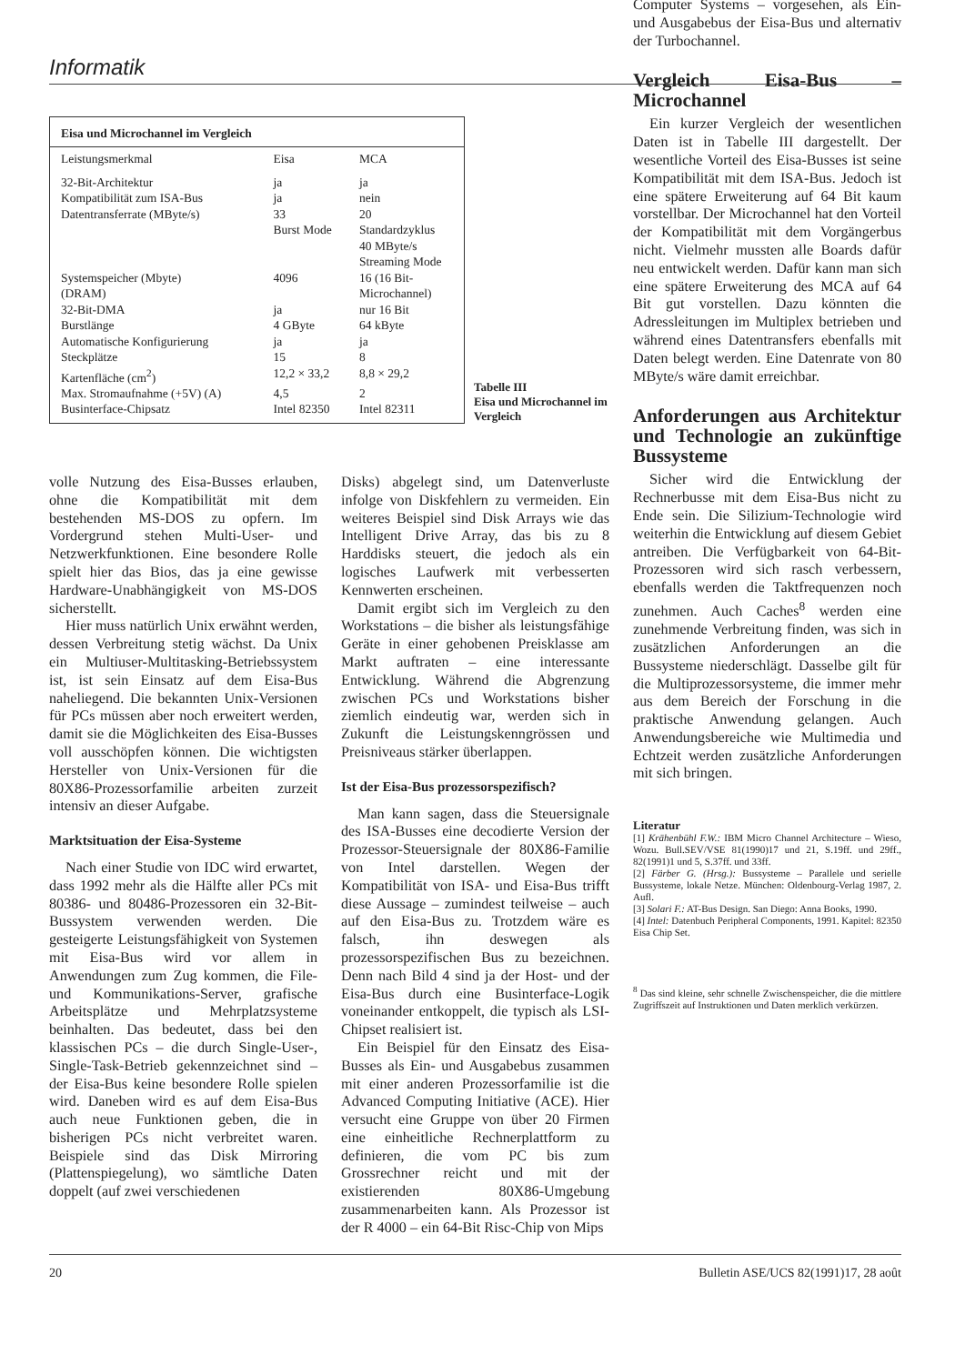Informatik
| Eisa und Microchannel im Vergleich | | |
| --- | --- | --- |
| Leistungsmerkmal | Eisa | MCA |
| 32-Bit-Architektur | ja | ja |
| Kompatibilität zum ISA-Bus | ja | nein |
| Datentransferrate (MByte/s) | 33 Burst Mode | 20 Standardzyklus 40 MByte/s Streaming Mode |
| Systemspeicher (Mbyte) (DRAM) | 4096 | 16 (16 Bit- Microchannel) |
| 32-Bit-DMA | ja | nur 16 Bit |
| Burstlänge | 4 GByte | 64 kByte |
| Automatische Konfigurierung | ja | ja |
| Steckplätze | 15 | 8 |
| Kartenfläche (cm<sup>2</sup>) | 12,2 × 33,2 | 8,8 × 29,2 |
| Max. Stromaufnahme (+5V) (A) | 4,5 | 2 |
| Businterface-Chipsatz | Intel 82350 | Intel 82311 |
Tabelle III
Eisa und Microchannel im Vergleich
volle Nutzung des Eisa-Busses erlauben, ohne die Kompatibilität mit dem bestehenden MS-DOS zu opfern. Im Vordergrund stehen Multi-User- und Netzwerkfunktionen. Eine besondere Rolle spielt hier das Bios, das ja eine gewisse Hardware-Unabhängigkeit von MS-DOS sicherstellt.
Hier muss natürlich Unix erwähnt werden, dessen Verbreitung stetig wächst. Da Unix ein Multiuser-Multitasking-Betriebssystem ist, ist sein Einsatz auf dem Eisa-Bus naheliegend. Die bekannten Unix-Versionen für PCs müssen aber noch erweitert werden, damit sie die Möglichkeiten des Eisa-Busses voll ausschöpfen können. Die wichtigsten Hersteller von Unix-Versionen für die 80X86-Prozessorfamilie arbeiten zurzeit intensiv an dieser Aufgabe.
Marktsituation der Eisa-Systeme
Nach einer Studie von IDC wird erwartet, dass 1992 mehr als die Hälfte aller PCs mit 80386- und 80486-Prozessoren ein 32-Bit-Bussystem verwenden werden. Die gesteigerte Leistungsfähigkeit von Systemen mit Eisa-Bus wird vor allem in Anwendungen zum Zug kommen, die File- und Kommunikations-Server, grafische Arbeitsplätze und Mehrplatzsysteme beinhalten. Das bedeutet, dass bei den klassischen PCs – die durch Single-User-, Single-Task-Betrieb gekennzeichnet sind – der Eisa-Bus keine besondere Rolle spielen wird. Daneben wird es auf dem Eisa-Bus auch neue Funktionen geben, die in bisherigen PCs nicht verbreitet waren. Beispiele sind das Disk Mirroring (Plattenspiegelung), wo sämtliche Daten doppelt (auf zwei verschiedenen
Disks) abgelegt sind, um Datenverluste infolge von Diskfehlern zu vermeiden. Ein weiteres Beispiel sind Disk Arrays wie das Intelligent Drive Array, das bis zu 8 Harddisks steuert, die jedoch als ein logisches Laufwerk mit verbesserten Kennwerten erscheinen.
Damit ergibt sich im Vergleich zu den Workstations – die bisher als leistungsfähige Geräte in einer gehobenen Preisklasse am Markt auftraten – eine interessante Entwicklung. Während die Abgrenzung zwischen PCs und Workstations bisher ziemlich eindeutig war, werden sich in Zukunft die Leistungskenngrössen und Preisniveaus stärker überlappen.
Ist der Eisa-Bus prozessorspezifisch?
Man kann sagen, dass die Steuersignale des ISA-Busses eine decodierte Version der Prozessor-Steuersignale der 80X86-Familie von Intel darstellen. Wegen der Kompatibilität von ISA- und Eisa-Bus trifft diese Aussage – zumindest teilweise – auch auf den Eisa-Bus zu. Trotzdem wäre es falsch, ihn deswegen als prozessorspezifischen Bus zu bezeichnen. Denn nach Bild 4 sind ja der Host- und der Eisa-Bus durch eine Businterface-Logik voneinander entkoppelt, die typisch als LSI-Chipset realisiert ist.
Ein Beispiel für den Einsatz des Eisa-Busses als Ein- und Ausgabebus zusammen mit einer anderen Prozessorfamilie ist die Advanced Computing Initiative (ACE). Hier versucht eine Gruppe von über 20 Firmen eine einheitliche Rechnerplattform zu definieren, die vom PC bis zum Grossrechner reicht und mit der existierenden 80X86-Umgebung zusammenarbeiten kann. Als Prozessor ist der R 4000 – ein 64-Bit Risc-Chip von Mips
Computer Systems – vorgesehen, als Ein- und Ausgabebus der Eisa-Bus und alternativ der Turbochannel.
Vergleich Eisa-Bus – Microchannel
Ein kurzer Vergleich der wesentlichen Daten ist in Tabelle III dargestellt. Der wesentliche Vorteil des Eisa-Busses ist seine Kompatibilität mit dem ISA-Bus. Jedoch ist eine spätere Erweiterung auf 64 Bit kaum vorstellbar. Der Microchannel hat den Vorteil der Kompatibilität mit dem Vorgängerbus nicht. Vielmehr mussten alle Boards dafür neu entwickelt werden. Dafür kann man sich eine spätere Erweiterung des MCA auf 64 Bit gut vorstellen. Dazu könnten die Adressleitungen im Multiplex betrieben und während eines Datentransfers ebenfalls mit Daten belegt werden. Eine Datenrate von 80 MByte/s wäre damit erreichbar.
Anforderungen aus Architektur und Technologie an zukünftige Bussysteme
Sicher wird die Entwicklung der Rechnerbusse mit dem Eisa-Bus nicht zu Ende sein. Die Silizium-Technologie wird weiterhin die Entwicklung auf diesem Gebiet antreiben. Die Verfügbarkeit von 64-Bit-Prozessoren wird sich rasch verbessern, ebenfalls werden die Taktfrequenzen noch zunehmen. Auch Caches<sup>8</sup> werden eine zunehmende Verbreitung finden, was sich in zusätzlichen Anforderungen an die Bussysteme niederschlägt. Dasselbe gilt für die Multiprozessorsysteme, die immer mehr aus dem Bereich der Forschung in die praktische Anwendung gelangen. Auch Anwendungsbereiche wie Multimedia und Echtzeit werden zusätzliche Anforderungen mit sich bringen.
Literatur
[1] Krähenbühl F.W.: IBM Micro Channel Architecture – Wieso, Wozu. Bull.SEV/VSE 81(1990)17 und 21, S.19ff. und 29ff., 82(1991)1 und 5, S.37ff. und 33ff.
[2] Färber G. (Hrsg.): Bussysteme – Parallele und serielle Bussysteme, lokale Netze. München: Oldenbourg-Verlag 1987, 2. Aufl.
[3] Solari F.: AT-Bus Design. San Diego: Anna Books, 1990.
[4] Intel: Datenbuch Peripheral Components, 1991. Kapitel: 82350 Eisa Chip Set.
<sup>8</sup> Das sind kleine, sehr schnelle Zwischenspeicher, die die mittlere Zugriffszeit auf Instruktionen und Daten merklich verkürzen.
20 Bulletin ASE/UCS 82(1991)17, 28 août